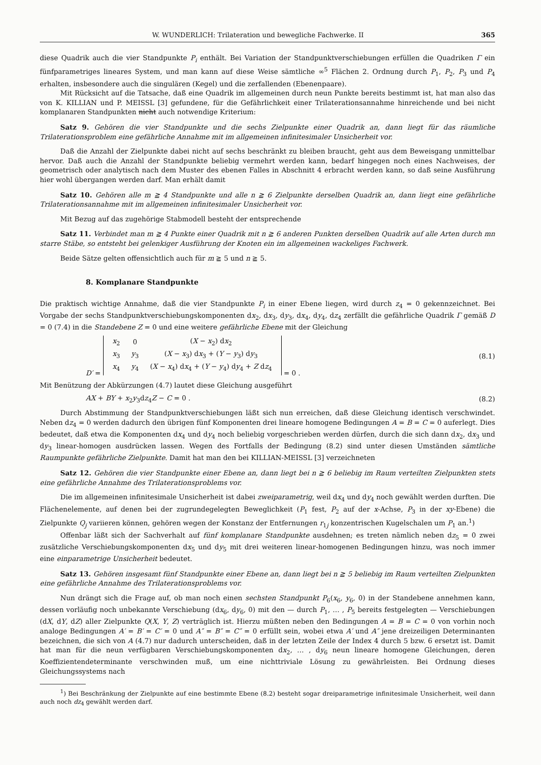W. WUNDERLICH: Trilateration und bewegliche Fachwerke. II 365
diese Quadrik auch die vier Standpunkte P<sub>i</sub> enthält. Bei Variation der Standpunktverschiebungen erfüllen die Quadriken Γ ein fünfparametriges lineares System, und man kann auf diese Weise sämtliche ∞<sup>5</sup> Flächen 2. Ordnung durch P<sub>1</sub>, P<sub>2</sub>, P<sub>3</sub> und P<sub>4</sub> erhalten, insbesondere auch die singulären (Kegel) und die zerfallenden (Ebenenpaare).
Mit Rücksicht auf die Tatsache, daß eine Quadrik im allgemeinen durch neun Punkte bereits bestimmt ist, hat man also das von K. KILLIAN und P. MEISSL [3] gefundene, für die Gefährlichkeit einer Trilaterationsannahme hinreichende und bei nicht komplanaren Standpunkten nicht auch notwendige Kriterium:
Satz 9. Gehören die vier Standpunkte und die sechs Zielpunkte einer Quadrik an, dann liegt für das räumliche Trilaterationsproblem eine gefährliche Annahme mit im allgemeinen infinitesimaler Unsicherheit vor.
Daß die Anzahl der Zielpunkte dabei nicht auf sechs beschränkt zu bleiben braucht, geht aus dem Beweisgang unmittelbar hervor. Daß auch die Anzahl der Standpunkte beliebig vermehrt werden kann, bedarf hingegen noch eines Nachweises, der geometrisch oder analytisch nach dem Muster des ebenen Falles in Abschnitt 4 erbracht werden kann, so daß seine Ausführung hier wohl übergangen werden darf. Man erhält damit
Satz 10. Gehören alle m ≧ 4 Standpunkte und alle n ≧ 6 Zielpunkte derselben Quadrik an, dann liegt eine gefährliche Trilaterationsannahme mit im allgemeinen infinitesimaler Unsicherheit vor.
Mit Bezug auf das zugehörige Stabmodell besteht der entsprechende
Satz 11. Verbindet man m ≧ 4 Punkte einer Quadrik mit n ≧ 6 anderen Punkten derselben Quadrik auf alle Arten durch mn starre Stäbe, so entsteht bei gelenkiger Ausführung der Knoten ein im allgemeinen wackeliges Fachwerk.
Beide Sätze gelten offensichtlich auch für m ≧ 5 und n ≧ 5.
8. Komplanare Standpunkte
Die praktisch wichtige Annahme, daß die vier Standpunkte P<sub>i</sub> in einer Ebene liegen, wird durch z<sub>4</sub> = 0 gekennzeichnet. Bei Vorgabe der sechs Standpunktverschiebungskomponenten dx<sub>2</sub>, dx<sub>3</sub>, dy<sub>3</sub>, dx<sub>4</sub>, dy<sub>4</sub>, dz<sub>4</sub> zerfällt die gefährliche Quadrik Γ gemäß D = 0 (7.4) in die Standebene Z = 0 und eine weitere gefährliche Ebene mit der Gleichung
D′ =
| x<sub>2</sub> | 0 | ( X − x<sub>2</sub>) d x<sub>2</sub> |
| x<sub>3</sub> | y<sub>3</sub> | ( X − x<sub>3</sub>) d x<sub>3</sub> + ( Y − y<sub>3</sub>) d y<sub>3</sub> |
| x<sub>4</sub> | y<sub>4</sub> | ( X − x<sub>4</sub>) d x<sub>4</sub> + ( Y − y<sub>4</sub>) d y<sub>4</sub> + Z d z<sub>4</sub> |
= 0 . (8.1)
Mit Benützung der Abkürzungen (4.7) lautet diese Gleichung ausgeführt
AX + BY + x<sub>2</sub>y<sub>3</sub>dz<sub>4</sub>Z − C = 0 . (8.2)
Durch Abstimmung der Standpunktverschiebungen läßt sich nun erreichen, daß diese Gleichung identisch verschwindet. Neben dz<sub>4</sub> = 0 werden dadurch den übrigen fünf Komponenten drei lineare homogene Bedingungen A = B = C = 0 auferlegt. Dies bedeutet, daß etwa die Komponenten dx<sub>4</sub> und dy<sub>4</sub> noch beliebig vorgeschrieben werden dürfen, durch die sich dann dx<sub>2</sub>, dx<sub>3</sub> und dy<sub>3</sub> linear-homogen ausdrücken lassen. Wegen des Fortfalls der Bedingung (8.2) sind unter diesen Umständen sämtliche Raumpunkte gefährliche Zielpunkte. Damit hat man den bei KILLIAN-MEISSL [3] verzeichneten
Satz 12. Gehören die vier Standpunkte einer Ebene an, dann liegt bei n ≧ 6 beliebig im Raum verteilten Zielpunkten stets eine gefährliche Annahme des Trilaterationsproblems vor.
Die im allgemeinen infinitesimale Unsicherheit ist dabei zweiparametrig, weil dx<sub>4</sub> und dy<sub>4</sub> noch gewählt werden durften. Die Flächenelemente, auf denen bei der zugrundegelegten Beweglichkeit (P<sub>1</sub> fest, P<sub>2</sub> auf der x-Achse, P<sub>3</sub> in der xy-Ebene) die Zielpunkte Q<sub>j</sub> variieren können, gehören wegen der Konstanz der Entfernungen r<sub>1j</sub> konzentrischen Kugelschalen um P<sub>1</sub> an.<sup>1</sup>)
Offenbar läßt sich der Sachverhalt auf fünf komplanare Standpunkte ausdehnen; es treten nämlich neben dz<sub>5</sub> = 0 zwei zusätzliche Verschiebungskomponenten dx<sub>5</sub> und dy<sub>5</sub> mit drei weiteren linear-homogenen Bedingungen hinzu, was noch immer eine einparametrige Unsicherheit bedeutet.
Satz 13. Gehören insgesamt fünf Standpunkte einer Ebene an, dann liegt bei n ≧ 5 beliebig im Raum verteilten Zielpunkten eine gefährliche Annahme des Trilaterationsproblems vor.
Nun drängt sich die Frage auf, ob man noch einen sechsten Standpunkt P<sub>6</sub>(x<sub>6</sub>, y<sub>6</sub>, 0) in der Standebene annehmen kann, dessen vorläufig noch unbekannte Verschiebung (dx<sub>6</sub>, dy<sub>6</sub>, 0) mit den — durch P<sub>1</sub>, … , P<sub>5</sub> bereits festgelegten — Verschiebungen (dX, dY, dZ) aller Zielpunkte Q(X, Y, Z) verträglich ist. Hierzu müßten neben den Bedingungen A = B = C = 0 von vorhin noch analoge Bedingungen A′ = B′ = C′ = 0 und A″ = B″ = C″ = 0 erfüllt sein, wobei etwa A′ und A″ jene dreizeiligen Determinanten bezeichnen, die sich von A (4.7) nur dadurch unterscheiden, daß in der letzten Zeile der Index 4 durch 5 bzw. 6 ersetzt ist. Damit hat man für die neun verfügbaren Verschiebungskomponenten dx<sub>2</sub>, … , dy<sub>6</sub> neun lineare homogene Gleichungen, deren Koeffizientendeterminante verschwinden muß, um eine nichttriviale Lösung zu gewährleisten. Bei Ordnung dieses Gleichungssystems nach
<sup>1</sup>) Bei Beschränkung der Zielpunkte auf eine bestimmte Ebene (8.2) besteht sogar dreiparametrige infinitesimale Unsicherheit, weil dann auch noch dz<sub>4</sub> gewählt werden darf.